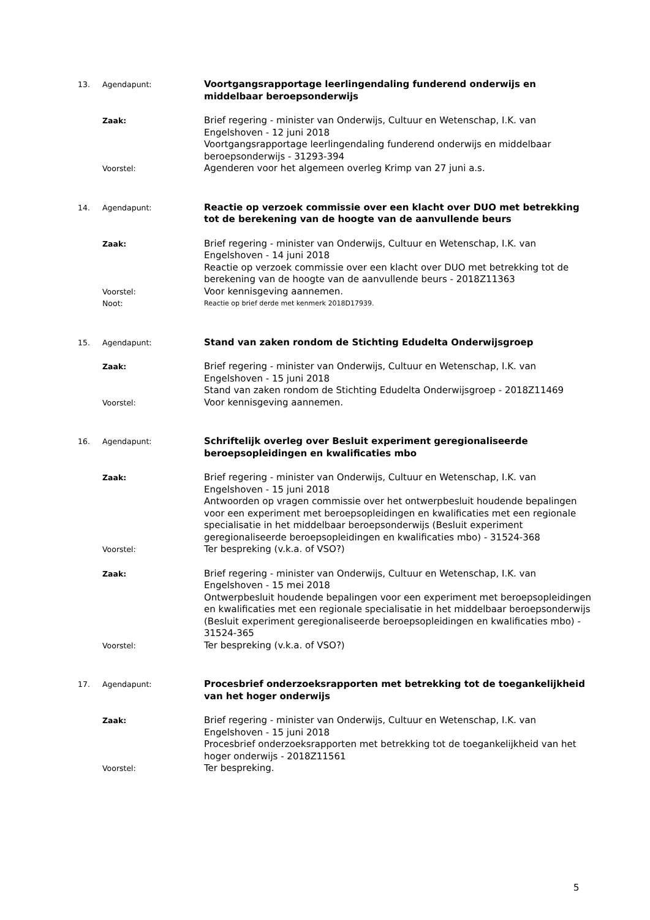13. Agendapunt:
Voortgangsrapportage leerlingendaling funderend onderwijs en middelbaar beroepsonderwijs
Zaak:
Brief regering - minister van Onderwijs, Cultuur en Wetenschap, I.K. van Engelshoven - 12 juni 2018
Voortgangsrapportage leerlingendaling funderend onderwijs en middelbaar beroepsonderwijs - 31293-394
Voorstel:
Agenderen voor het algemeen overleg Krimp van 27 juni a.s.
14. Agendapunt:
Reactie op verzoek commissie over een klacht over DUO met betrekking tot de berekening van de hoogte van de aanvullende beurs
Zaak:
Brief regering - minister van Onderwijs, Cultuur en Wetenschap, I.K. van Engelshoven - 14 juni 2018
Reactie op verzoek commissie over een klacht over DUO met betrekking tot de berekening van de hoogte van de aanvullende beurs - 2018Z11363
Voorstel:
Voor kennisgeving aannemen.
Noot:
Reactie op brief derde met kenmerk 2018D17939.
15. Agendapunt:
Stand van zaken rondom de Stichting Edudelta Onderwijsgroep
Zaak:
Brief regering - minister van Onderwijs, Cultuur en Wetenschap, I.K. van Engelshoven - 15 juni 2018
Stand van zaken rondom de Stichting Edudelta Onderwijsgroep - 2018Z11469
Voorstel:
Voor kennisgeving aannemen.
16. Agendapunt:
Schriftelijk overleg over Besluit experiment geregionaliseerde beroepsopleidingen en kwalificaties mbo
Zaak:
Brief regering - minister van Onderwijs, Cultuur en Wetenschap, I.K. van Engelshoven - 15 juni 2018
Antwoorden op vragen commissie over het ontwerpbesluit houdende bepalingen voor een experiment met beroepsopleidingen en kwalificaties met een regionale specialisatie in het middelbaar beroepsonderwijs (Besluit experiment geregionaliseerde beroepsopleidingen en kwalificaties mbo) - 31524-368
Voorstel:
Ter bespreking (v.k.a. of VSO?)
Zaak:
Brief regering - minister van Onderwijs, Cultuur en Wetenschap, I.K. van Engelshoven - 15 mei 2018
Ontwerpbesluit houdende bepalingen voor een experiment met beroepsopleidingen en kwalificaties met een regionale specialisatie in het middelbaar beroepsonderwijs (Besluit experiment geregionaliseerde beroepsopleidingen en kwalificaties mbo) - 31524-365
Voorstel:
Ter bespreking (v.k.a. of VSO?)
17. Agendapunt:
Procesbrief onderzoeksrapporten met betrekking tot de toegankelijkheid van het hoger onderwijs
Zaak:
Brief regering - minister van Onderwijs, Cultuur en Wetenschap, I.K. van Engelshoven - 15 juni 2018
Procesbrief onderzoeksrapporten met betrekking tot de toegankelijkheid van het hoger onderwijs - 2018Z11561
Voorstel:
Ter bespreking.
5